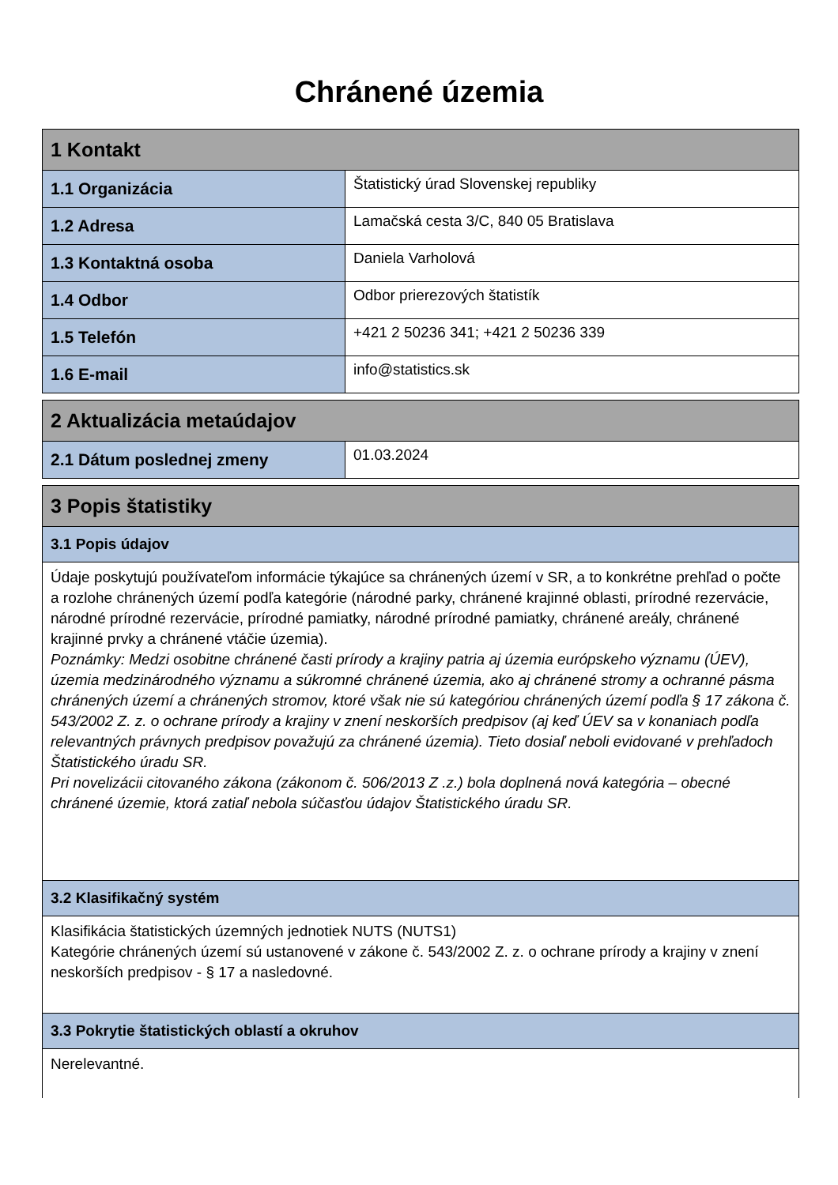Chránené územia
| 1 Kontakt | |
| --- | --- |
| 1.1 Organizácia | Štatistický úrad Slovenskej republiky |
| 1.2 Adresa | Lamačská cesta 3/C, 840 05 Bratislava |
| 1.3 Kontaktná osoba | Daniela Varholová |
| 1.4 Odbor | Odbor prierezových štatistík |
| 1.5 Telefón | +421 2 50236 341; +421 2 50236 339 |
| 1.6 E-mail | info@statistics.sk |
| 2 Aktualizácia metaúdajov | |
| --- | --- |
| 2.1 Dátum poslednej zmeny | 01.03.2024 |
| 3 Popis štatistiky |
| --- |
| 3.1 Popis údajov |
| Údaje poskytujú používateľom informácie týkajúce sa chránených území v SR, a to konkrétne prehľad o počte a rozlohe chránených území podľa kategórie (národné parky, chránené krajinné oblasti, prírodné rezervácie, národné prírodné rezervácie, prírodné pamiatky, národné prírodné pamiatky, chránené areály, chránené krajinné prvky a chránené vtáčie územia). Poznámky: Medzi osobitne chránené časti prírody a krajiny patria aj územia európskeho významu (ÚEV), územia medzinárodného významu a súkromné chránené územia, ako aj chránené stromy a ochranné pásma chránených území a chránených stromov, ktoré však nie sú kategóriou chránených území podľa § 17 zákona č. 543/2002 Z. z. o ochrane prírody a krajiny v znení neskorších predpisov (aj keď ÚEV sa v konaniach podľa relevantných právnych predpisov považujú za chránené územia). Tieto dosiaľ neboli evidované v prehľadoch Štatistického úradu SR. Pri novelizácii citovaného zákona (zákonom č. 506/2013 Z .z.) bola doplnená nová kategória – obecné chránené územie, ktorá zatiaľ nebola súčasťou údajov Štatistického úradu SR. |
| 3.2 Klasifikačný systém |
| Klasifikácia štatistických územných jednotiek NUTS (NUTS1) Kategórie chránených území sú ustanovené v zákone č. 543/2002 Z. z. o ochrane prírody a krajiny v znení neskorších predpisov - § 17 a nasledovné. |
| 3.3 Pokrytie štatistických oblastí a okruhov |
| Nerelevantné. |